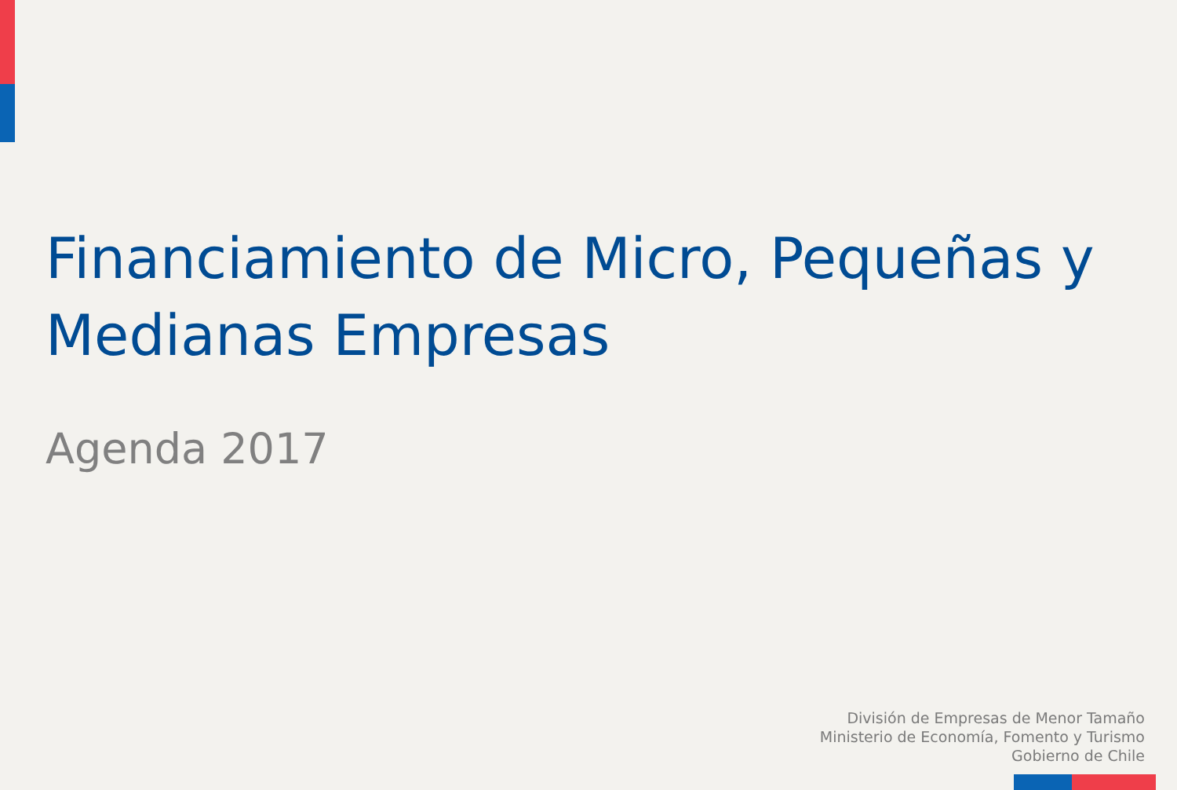Financiamiento de Micro, Pequeñas y Medianas Empresas
Agenda 2017
División de Empresas de Menor Tamaño
Ministerio de Economía, Fomento y Turismo
Gobierno de Chile